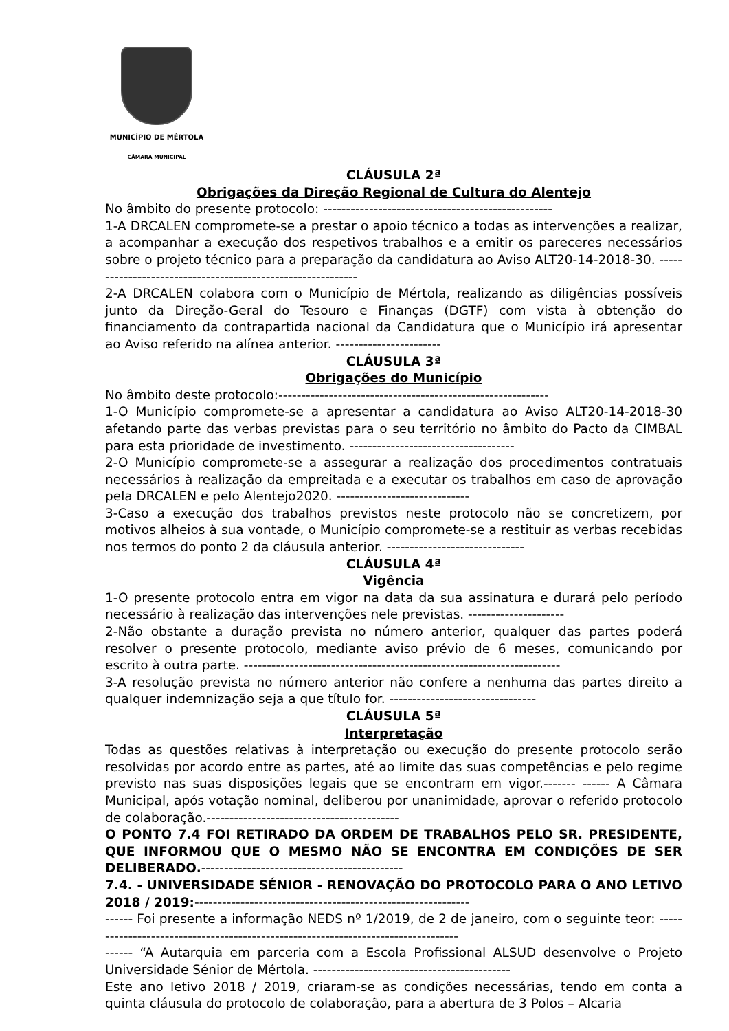MUNICÍPIO DE MÉRTOLA
CÂMARA MUNICIPAL
CLÁUSULA 2ª
Obrigações da Direção Regional de Cultura do Alentejo
No âmbito do presente protocolo: --------------------------------------------------
1-A DRCALEN compromete-se a prestar o apoio técnico a todas as intervenções a realizar, a acompanhar a execução dos respetivos trabalhos e a emitir os pareceres necessários sobre o projeto técnico para a preparação da candidatura ao Aviso ALT20-14-2018-30. ------------------------------------------------------------
2-A DRCALEN colabora com o Município de Mértola, realizando as diligências possíveis junto da Direção-Geral do Tesouro e Finanças (DGTF) com vista à obtenção do financiamento da contrapartida nacional da Candidatura que o Município irá apresentar ao Aviso referido na alínea anterior. -----------------------
CLÁUSULA 3ª
Obrigações do Município
No âmbito deste protocolo:-----------------------------------------------------------
1-O Município compromete-se a apresentar a candidatura ao Aviso ALT20-14-2018-30 afetando parte das verbas previstas para o seu território no âmbito do Pacto da CIMBAL para esta prioridade de investimento. ------------------------------------
2-O Município compromete-se a assegurar a realização dos procedimentos contratuais necessários à realização da empreitada e a executar os trabalhos em caso de aprovação pela DRCALEN e pelo Alentejo2020. -----------------------------
3-Caso a execução dos trabalhos previstos neste protocolo não se concretizem, por motivos alheios à sua vontade, o Município compromete-se a restituir as verbas recebidas nos termos do ponto 2 da cláusula anterior. ------------------------------
CLÁUSULA 4ª
Vigência
1-O presente protocolo entra em vigor na data da sua assinatura e durará pelo período necessário à realização das intervenções nele previstas. ---------------------
2-Não obstante a duração prevista no número anterior, qualquer das partes poderá resolver o presente protocolo, mediante aviso prévio de 6 meses, comunicando por escrito à outra parte. ---------------------------------------------------------------------
3-A resolução prevista no número anterior não confere a nenhuma das partes direito a qualquer indemnização seja a que título for. --------------------------------
CLÁUSULA 5ª
Interpretação
Todas as questões relativas à interpretação ou execução do presente protocolo serão resolvidas por acordo entre as partes, até ao limite das suas competências e pelo regime previsto nas suas disposições legais que se encontram em vigor.------- ------ A Câmara Municipal, após votação nominal, deliberou por unanimidade, aprovar o referido protocolo de colaboração.------------------------------------------
O PONTO 7.4 FOI RETIRADO DA ORDEM DE TRABALHOS PELO SR. PRESIDENTE, QUE INFORMOU QUE O MESMO NÃO SE ENCONTRA EM CONDIÇÕES DE SER DELIBERADO.--------------------------------------------
7.4. - UNIVERSIDADE SÉNIOR - RENOVAÇÃO DO PROTOCOLO PARA O ANO LETIVO 2018 / 2019:------------------------------------------------------------
------ Foi presente a informação NEDS nº 1/2019, de 2 de janeiro, com o seguinte teor: ----------------------------------------------------------------------------------
------ “A Autarquia em parceria com a Escola Profissional ALSUD desenvolve o Projeto Universidade Sénior de Mértola. -------------------------------------------
Este ano letivo 2018 / 2019, criaram-se as condições necessárias, tendo em conta a quinta cláusula do protocolo de colaboração, para a abertura de 3 Polos – Alcaria